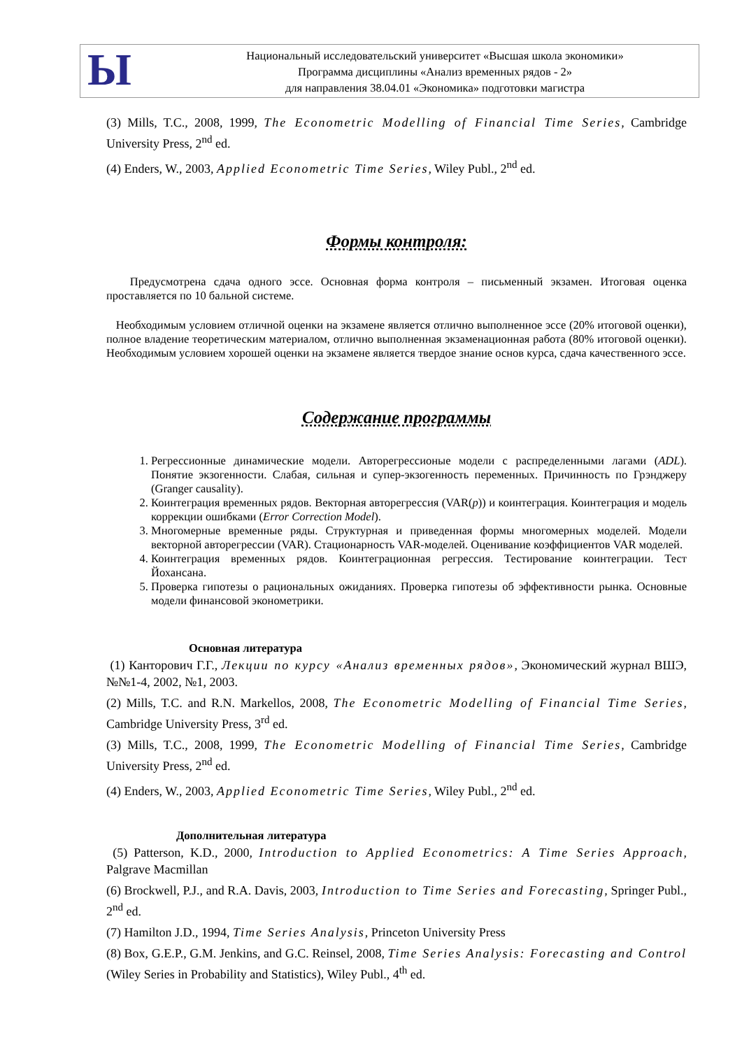Ы
Национальный исследовательский университет «Высшая школа экономики»
Программа дисциплины «Анализ временных рядов - 2»
для направления 38.04.01 «Экономика» подготовки магистра
(3) Mills, T.C., 2008, 1999, The Econometric Modelling of Financial Time Series, Cambridge University Press, 2<sup>nd</sup> ed.
(4) Enders, W., 2003, Applied Econometric Time Series, Wiley Publ., 2<sup>nd</sup> ed.
Формы контроля:
Предусмотрена сдача одного эссе. Основная форма контроля – письменный экзамен. Итоговая оценка проставляется по 10 бальной системе.
Необходимым условием отличной оценки на экзамене является отлично выполненное эссе (20% итоговой оценки), полное владение теоретическим материалом, отлично выполненная экзаменационная работа (80% итоговой оценки). Необходимым условием хорошей оценки на экзамене является твердое знание основ курса, сдача качественного эссе.
Содержание программы
1. Регрессионные динамические модели. Авторегрессионые модели с распределенными лагами (ADL). Понятие экзогенности. Слабая, сильная и супер-экзогенность переменных. Причинность по Грэнджеру (Granger causality).
2. Коинтеграция временных рядов. Векторная авторегрессия (VAR(p)) и коинтеграция. Коинтеграция и модель коррекции ошибками (Error Correction Model).
3. Многомерные временные ряды. Структурная и приведенная формы многомерных моделей. Модели векторной авторегрессии (VAR). Стационарность VAR-моделей. Оценивание коэффициентов VAR моделей.
4. Коинтеграция временных рядов. Коинтеграционная регрессия. Тестирование коинтеграции. Тест Йохансана.
5. Проверка гипотезы о рациональных ожиданиях. Проверка гипотезы об эффективности рынка. Основные модели финансовой эконометрики.
Основная литература
(1) Канторович Г.Г., Лекции по курсу «Анализ временных рядов», Экономический журнал ВШЭ, №№1-4, 2002, №1, 2003.
(2) Mills, T.C. and R.N. Markellos, 2008, The Econometric Modelling of Financial Time Series, Cambridge University Press, 3<sup>rd</sup> ed.
(3) Mills, T.C., 2008, 1999, The Econometric Modelling of Financial Time Series, Cambridge University Press, 2<sup>nd</sup> ed.
(4) Enders, W., 2003, Applied Econometric Time Series, Wiley Publ., 2<sup>nd</sup> ed.
Дополнительная литература
(5) Patterson, K.D., 2000, Introduction to Applied Econometrics: A Time Series Approach, Palgrave Macmillan
(6) Brockwell, P.J., and R.A. Davis, 2003, Introduction to Time Series and Forecasting, Springer Publ., 2<sup>nd</sup> ed.
(7) Hamilton J.D., 1994, Time Series Analysis, Princeton University Press
(8) Box, G.E.P., G.M. Jenkins, and G.C. Reinsel, 2008, Time Series Analysis: Forecasting and Control (Wiley Series in Probability and Statistics), Wiley Publ., 4<sup>th</sup> ed.